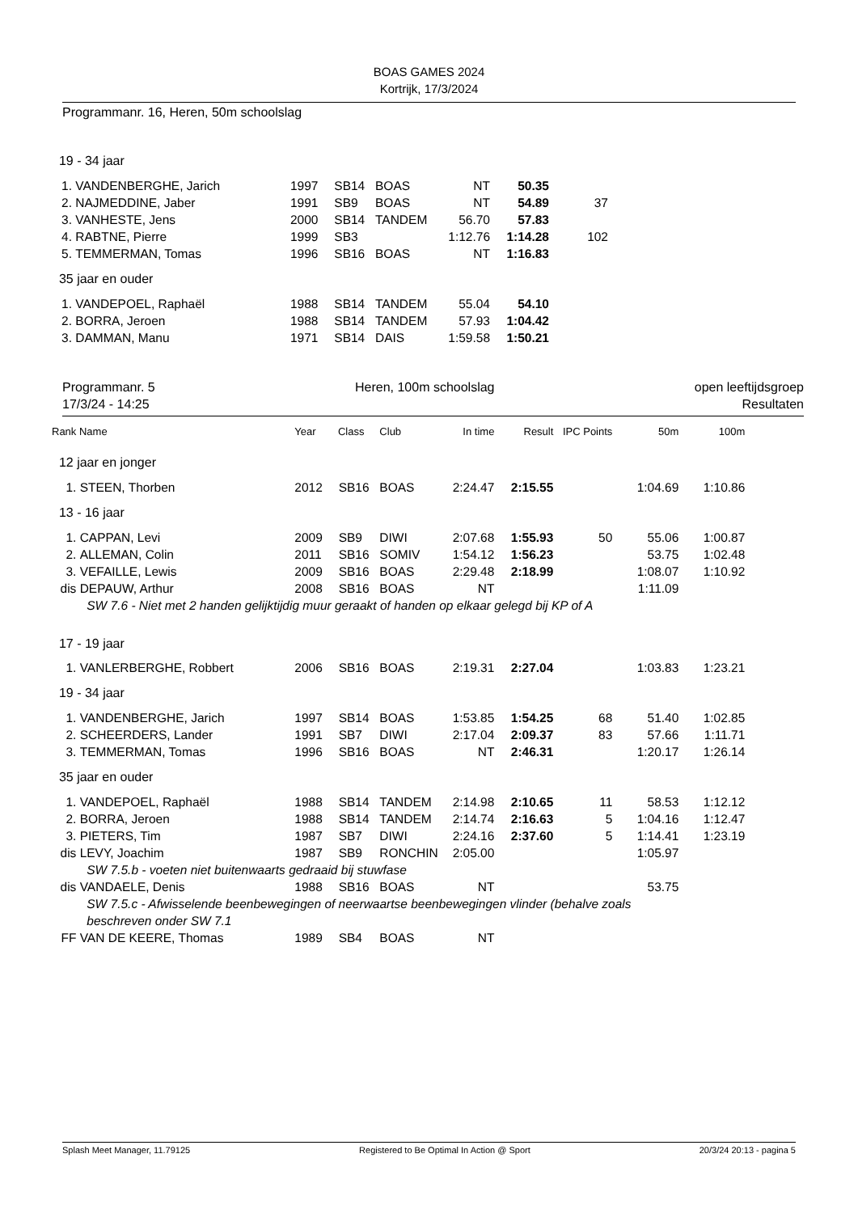BOAS GAMES 2024
Kortrijk, 17/3/2024
Programmanr. 16, Heren, 50m schoolslag
| 19 - 34 jaar | | | | | | | | | |
| 1. | VANDENBERGHE, Jarich | 1997 | SB14 | BOAS | NT | 50.35 | | | |
| 2. | NAJMEDDINE, Jaber | 1991 | SB9 | BOAS | NT | 54.89 | 37 | | |
| 3. | VANHESTE, Jens | 2000 | SB14 | TANDEM | 56.70 | 57.83 | | | |
| 4. | RABTNE, Pierre | 1999 | SB3 | | 1:12.76 | 1:14.28 | 102 | | |
| 5. | TEMMERMAN, Tomas | 1996 | SB16 | BOAS | NT | 1:16.83 | | | |
| 35 jaar en ouder | | | | | | | | | |
| 1. | VANDEPOEL, Raphaël | 1988 | SB14 | TANDEM | 55.04 | 54.10 | | | |
| 2. | BORRA, Jeroen | 1988 | SB14 | TANDEM | 57.93 | 1:04.42 | | | |
| 3. | DAMMAN, Manu | 1971 | SB14 | DAIS | 1:59.58 | 1:50.21 | | | |
Programmanr. 5
17/3/24 - 14:25
Heren, 100m schoolslag open leeftijdsgroep
Resultaten
| Rank | Name | Year | Class | Club | In time | Result | IPC Points | 50m | 100m |
| --- | --- | --- | --- | --- | --- | --- | --- | --- | --- |
| 12 jaar en jonger | | | | | | | | | |
| 1. | STEEN, Thorben | 2012 | SB16 | BOAS | 2:24.47 | 2:15.55 | | 1:04.69 | 1:10.86 |
| 13 - 16 jaar | | | | | | | | | |
| 1. | CAPPAN, Levi | 2009 | SB9 | DIWI | 2:07.68 | 1:55.93 | 50 | 55.06 | 1:00.87 |
| 2. | ALLEMAN, Colin | 2011 | SB16 | SOMIV | 1:54.12 | 1:56.23 | | 53.75 | 1:02.48 |
| 3. | VEFAILLE, Lewis | 2009 | SB16 | BOAS | 2:29.48 | 2:18.99 | | 1:08.07 | 1:10.92 |
| dis | DEPAUW, Arthur | 2008 | SB16 | BOAS | NT | | | 1:11.09 | |
| | SW 7.6 - Niet met 2 handen gelijktijdig muur geraakt of handen op elkaar gelegd bij KP of A | | | | | | | | |
| 17 - 19 jaar | | | | | | | | | |
| 1. | VANLERBERGHE, Robbert | 2006 | SB16 | BOAS | 2:19.31 | 2:27.04 | | 1:03.83 | 1:23.21 |
| 19 - 34 jaar | | | | | | | | | |
| 1. | VANDENBERGHE, Jarich | 1997 | SB14 | BOAS | 1:53.85 | 1:54.25 | 68 | 51.40 | 1:02.85 |
| 2. | SCHEERDERS, Lander | 1991 | SB7 | DIWI | 2:17.04 | 2:09.37 | 83 | 57.66 | 1:11.71 |
| 3. | TEMMERMAN, Tomas | 1996 | SB16 | BOAS | NT | 2:46.31 | | 1:20.17 | 1:26.14 |
| 35 jaar en ouder | | | | | | | | | |
| 1. | VANDEPOEL, Raphaël | 1988 | SB14 | TANDEM | 2:14.98 | 2:10.65 | 11 | 58.53 | 1:12.12 |
| 2. | BORRA, Jeroen | 1988 | SB14 | TANDEM | 2:14.74 | 2:16.63 | 5 | 1:04.16 | 1:12.47 |
| 3. | PIETERS, Tim | 1987 | SB7 | DIWI | 2:24.16 | 2:37.60 | 5 | 1:14.41 | 1:23.19 |
| dis | LEVY, Joachim | 1987 | SB9 | RONCHIN | 2:05.00 | | | 1:05.97 | |
| | SW 7.5.b - voeten niet buitenwaarts gedraaid bij stuwfase | | | | | | | | |
| dis | VANDAELE, Denis | 1988 | SB16 | BOAS | NT | | | 53.75 | |
| | SW 7.5.c - Afwisselende beenbewegingen of neerwaartse beenbewegingen vlinder (behalve zoals | | | | | | | | |
| | beschreven onder SW 7.1 | | | | | | | | |
| FF | VAN DE KEERE, Thomas | 1989 | SB4 | BOAS | NT | | | | |
Splash Meet Manager, 11.79125 Registered to Be Optimal In Action @ Sport 20/3/24 20:13 - pagina 5